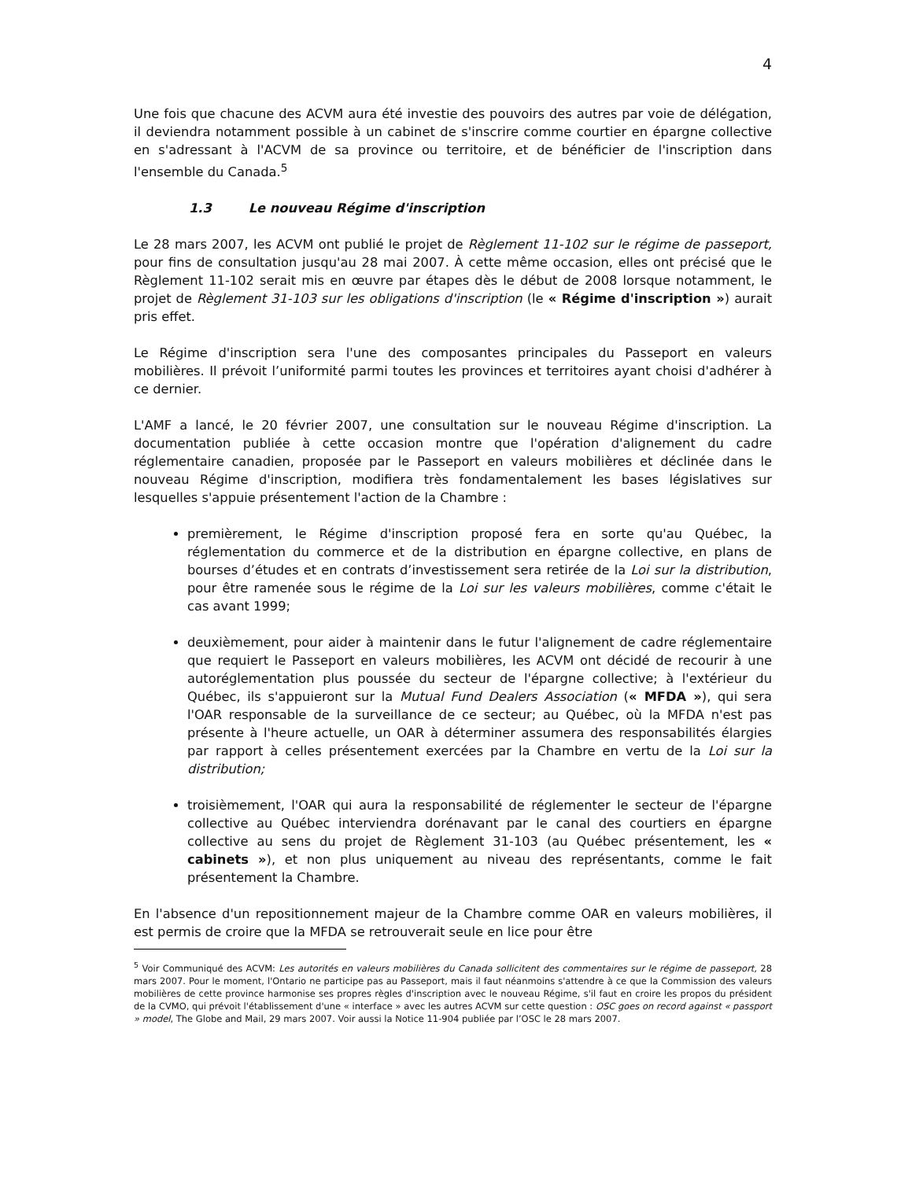4
Une fois que chacune des ACVM aura été investie des pouvoirs des autres par voie de délégation, il deviendra notamment possible à un cabinet de s'inscrire comme courtier en épargne collective en s'adressant à l'ACVM de sa province ou territoire, et de bénéficier de l'inscription dans l'ensemble du Canada.<sup>5</sup>
1.3 Le nouveau Régime d'inscription
Le 28 mars 2007, les ACVM ont publié le projet de Règlement 11-102 sur le régime de passeport, pour fins de consultation jusqu'au 28 mai 2007. À cette même occasion, elles ont précisé que le Règlement 11-102 serait mis en œuvre par étapes dès le début de 2008 lorsque notamment, le projet de Règlement 31-103 sur les obligations d'inscription (le « Régime d'inscription ») aurait pris effet.
Le Régime d'inscription sera l'une des composantes principales du Passeport en valeurs mobilières. Il prévoit l’uniformité parmi toutes les provinces et territoires ayant choisi d'adhérer à ce dernier.
L'AMF a lancé, le 20 février 2007, une consultation sur le nouveau Régime d'inscription. La documentation publiée à cette occasion montre que l'opération d'alignement du cadre réglementaire canadien, proposée par le Passeport en valeurs mobilières et déclinée dans le nouveau Régime d'inscription, modifiera très fondamentalement les bases législatives sur lesquelles s'appuie présentement l'action de la Chambre :
premièrement, le Régime d'inscription proposé fera en sorte qu'au Québec, la réglementation du commerce et de la distribution en épargne collective, en plans de bourses d’études et en contrats d’investissement sera retirée de la Loi sur la distribution, pour être ramenée sous le régime de la Loi sur les valeurs mobilières, comme c'était le cas avant 1999;
deuxièmement, pour aider à maintenir dans le futur l'alignement de cadre réglementaire que requiert le Passeport en valeurs mobilières, les ACVM ont décidé de recourir à une autoréglementation plus poussée du secteur de l'épargne collective; à l'extérieur du Québec, ils s'appuieront sur la Mutual Fund Dealers Association (« MFDA »), qui sera l'OAR responsable de la surveillance de ce secteur; au Québec, où la MFDA n'est pas présente à l'heure actuelle, un OAR à déterminer assumera des responsabilités élargies par rapport à celles présentement exercées par la Chambre en vertu de la Loi sur la distribution;
troisièmement, l'OAR qui aura la responsabilité de réglementer le secteur de l'épargne collective au Québec interviendra dorénavant par le canal des courtiers en épargne collective au sens du projet de Règlement 31-103 (au Québec présentement, les « cabinets »), et non plus uniquement au niveau des représentants, comme le fait présentement la Chambre.
En l'absence d'un repositionnement majeur de la Chambre comme OAR en valeurs mobilières, il est permis de croire que la MFDA se retrouverait seule en lice pour être
<sup>5</sup> Voir Communiqué des ACVM: Les autorités en valeurs mobilières du Canada sollicitent des commentaires sur le régime de passeport, 28 mars 2007. Pour le moment, l'Ontario ne participe pas au Passeport, mais il faut néanmoins s'attendre à ce que la Commission des valeurs mobilières de cette province harmonise ses propres règles d'inscription avec le nouveau Régime, s'il faut en croire les propos du président de la CVMO, qui prévoit l'établissement d'une « interface » avec les autres ACVM sur cette question : OSC goes on record against « passport » model, The Globe and Mail, 29 mars 2007. Voir aussi la Notice 11-904 publiée par l’OSC le 28 mars 2007.